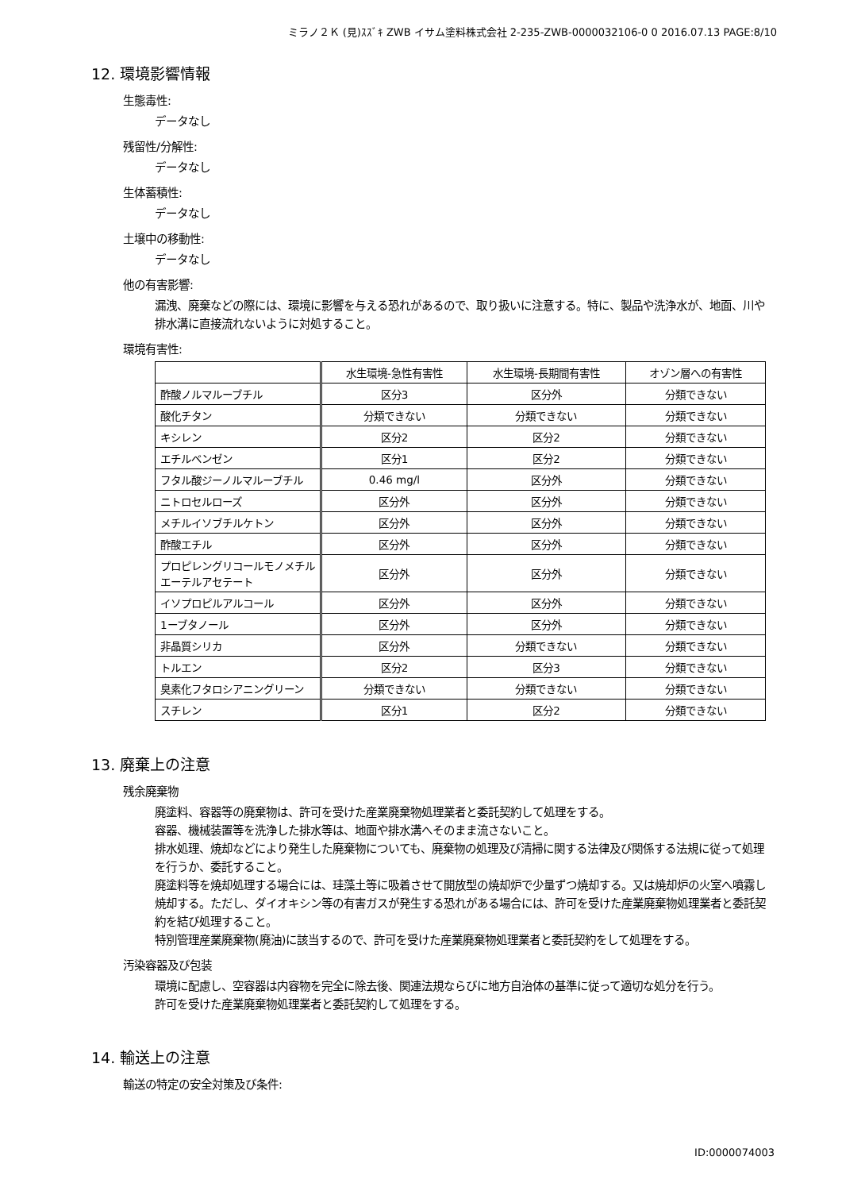ミラノ２Ｋ (見)ｽｽﾞｷ ZWB イサム塗料株式会社 2-235-ZWB-0000032106-0 0 2016.07.13 PAGE:8/10
12. 環境影響情報
生態毒性:
データなし
残留性/分解性:
データなし
生体蓄積性:
データなし
土壌中の移動性:
データなし
他の有害影響:
漏洩、廃棄などの際には、環境に影響を与える恐れがあるので、取り扱いに注意する。特に、製品や洗浄水が、地面、川や排水溝に直接流れないように対処すること。
環境有害性:
| | 水生環境-急性有害性 | 水生環境-長期間有害性 | オゾン層への有害性 |
| --- | --- | --- | --- |
| 酢酸ノルマルーブチル | 区分3 | 区分外 | 分類できない |
| 酸化チタン | 分類できない | 分類できない | 分類できない |
| キシレン | 区分2 | 区分2 | 分類できない |
| エチルベンゼン | 区分1 | 区分2 | 分類できない |
| フタル酸ジーノルマルーブチル | 0.46 mg/l | 区分外 | 分類できない |
| ニトロセルローズ | 区分外 | 区分外 | 分類できない |
| メチルイソブチルケトン | 区分外 | 区分外 | 分類できない |
| 酢酸エチル | 区分外 | 区分外 | 分類できない |
| プロピレングリコールモノメチルエーテルアセテート | 区分外 | 区分外 | 分類できない |
| イソプロピルアルコール | 区分外 | 区分外 | 分類できない |
| 1ーブタノール | 区分外 | 区分外 | 分類できない |
| 非晶質シリカ | 区分外 | 分類できない | 分類できない |
| トルエン | 区分2 | 区分3 | 分類できない |
| 臭素化フタロシアニングリーン | 分類できない | 分類できない | 分類できない |
| スチレン | 区分1 | 区分2 | 分類できない |
13. 廃棄上の注意
残余廃棄物
廃塗料、容器等の廃棄物は、許可を受けた産業廃棄物処理業者と委託契約して処理をする。
容器、機械装置等を洗浄した排水等は、地面や排水溝へそのまま流さないこと。
排水処理、焼却などにより発生した廃棄物についても、廃棄物の処理及び清掃に関する法律及び関係する法規に従って処理を行うか、委託すること。
廃塗料等を焼却処理する場合には、珪藻土等に吸着させて開放型の焼却炉で少量ずつ焼却する。又は焼却炉の火室へ噴霧し焼却する。ただし、ダイオキシン等の有害ガスが発生する恐れがある場合には、許可を受けた産業廃棄物処理業者と委託契約を結び処理すること。
特別管理産業廃棄物(廃油)に該当するので、許可を受けた産業廃棄物処理業者と委託契約をして処理をする。
汚染容器及び包装
環境に配慮し、空容器は内容物を完全に除去後、関連法規ならびに地方自治体の基準に従って適切な処分を行う。
許可を受けた産業廃棄物処理業者と委託契約して処理をする。
14. 輸送上の注意
輸送の特定の安全対策及び条件:
ID:0000074003